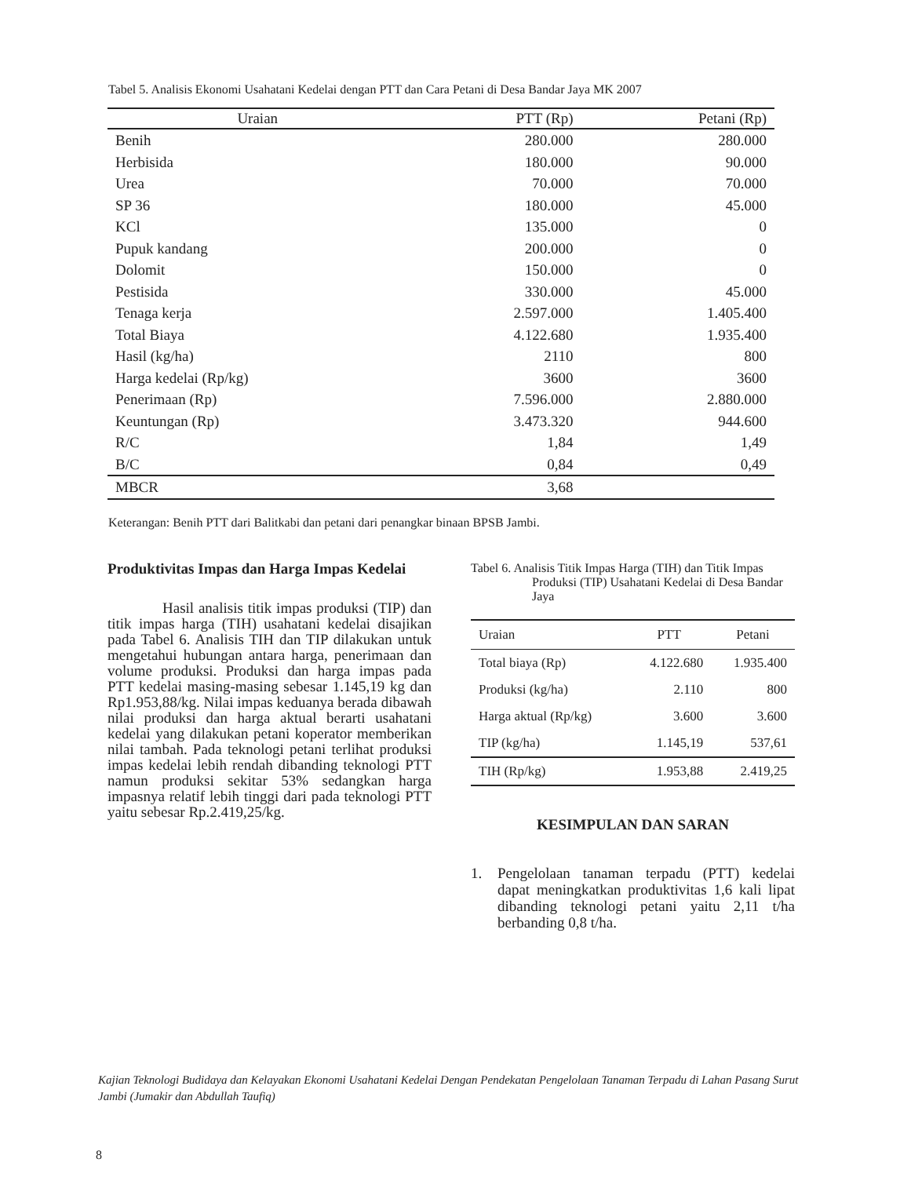Tabel 5. Analisis Ekonomi Usahatani Kedelai dengan PTT dan Cara Petani di Desa Bandar Jaya MK 2007
| Uraian | PTT (Rp) | Petani (Rp) |
| --- | --- | --- |
| Benih | 280.000 | 280.000 |
| Herbisida | 180.000 | 90.000 |
| Urea | 70.000 | 70.000 |
| SP 36 | 180.000 | 45.000 |
| KCl | 135.000 | 0 |
| Pupuk kandang | 200.000 | 0 |
| Dolomit | 150.000 | 0 |
| Pestisida | 330.000 | 45.000 |
| Tenaga kerja | 2.597.000 | 1.405.400 |
| Total Biaya | 4.122.680 | 1.935.400 |
| Hasil (kg/ha) | 2110 | 800 |
| Harga kedelai (Rp/kg) | 3600 | 3600 |
| Penerimaan (Rp) | 7.596.000 | 2.880.000 |
| Keuntungan (Rp) | 3.473.320 | 944.600 |
| R/C | 1,84 | 1,49 |
| B/C | 0,84 | 0,49 |
| MBCR | 3,68 | |
Keterangan: Benih PTT dari Balitkabi dan petani dari penangkar binaan BPSB Jambi.
Produktivitas Impas dan Harga Impas Kedelai
Hasil analisis titik impas produksi (TIP) dan titik impas harga (TIH) usahatani kedelai disajikan pada Tabel 6. Analisis TIH dan TIP dilakukan untuk mengetahui hubungan antara harga, penerimaan dan volume produksi. Produksi dan harga impas pada PTT kedelai masing-masing sebesar 1.145,19 kg dan Rp1.953,88/kg. Nilai impas keduanya berada dibawah nilai produksi dan harga aktual berarti usahatani kedelai yang dilakukan petani koperator memberikan nilai tambah. Pada teknologi petani terlihat produksi impas kedelai lebih rendah dibanding teknologi PTT namun produksi sekitar 53% sedangkan harga impasnya relatif lebih tinggi dari pada teknologi PTT yaitu sebesar Rp.2.419,25/kg.
Tabel 6. Analisis Titik Impas Harga (TIH) dan Titik Impas Produksi (TIP) Usahatani Kedelai di Desa Bandar Jaya
| Uraian | PTT | Petani |
| --- | --- | --- |
| Total biaya (Rp) | 4.122.680 | 1.935.400 |
| Produksi (kg/ha) | 2.110 | 800 |
| Harga aktual (Rp/kg) | 3.600 | 3.600 |
| TIP (kg/ha) | 1.145,19 | 537,61 |
| TIH (Rp/kg) | 1.953,88 | 2.419,25 |
KESIMPULAN DAN SARAN
1. Pengelolaan tanaman terpadu (PTT) kedelai dapat meningkatkan produktivitas 1,6 kali lipat dibanding teknologi petani yaitu 2,11 t/ha berbanding 0,8 t/ha.
Kajian Teknologi Budidaya dan Kelayakan Ekonomi Usahatani Kedelai Dengan Pendekatan Pengelolaan Tanaman Terpadu di Lahan Pasang Surut Jambi (Jumakir dan Abdullah Taufiq)
8